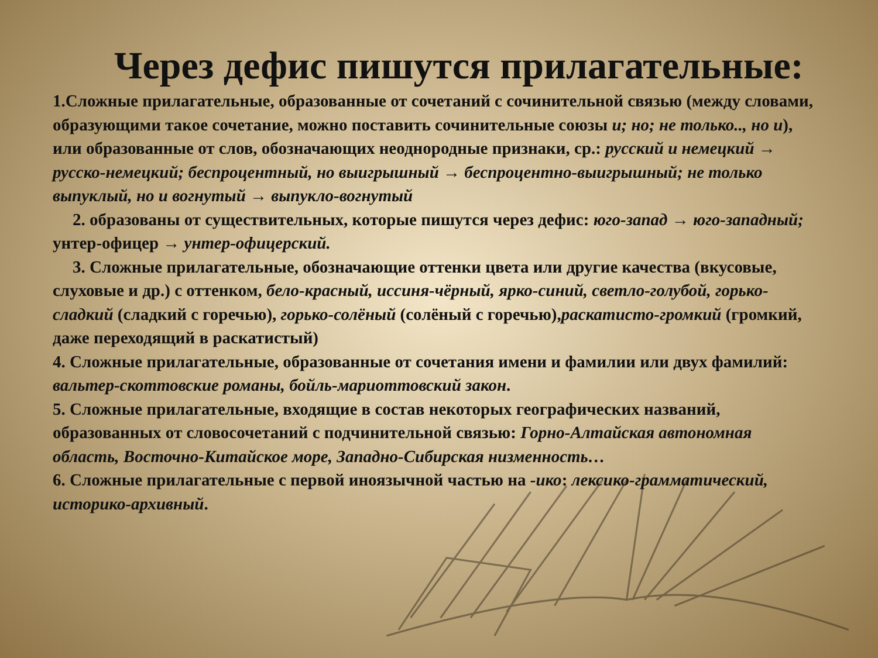Через дефис пишутся прилагательные:
1.Сложные прилагательные, образованные от сочетаний с сочинительной связью (между словами, образующими такое сочетание, можно поставить сочинительные союзы и; но; не только.., но и), или образованные от слов, обозначающих неоднородные признаки, ср.: русский и немецкий → русско-немецкий; беспроцентный, но выигрышный → беспроцентно-выигрышный; не только выпуклый, но и вогнутый → выпукло-вогнутый
2. образованы от существительных, которые пишутся через дефис: юго-запад → юго-западный; унтер-офицер → унтер-офицерский.
3. Сложные прилагательные, обозначающие оттенки цвета или другие качества (вкусовые, слуховые и др.) с оттенком, бело-красный, иссиня-чёрный, ярко-синий, светло-голубой, горько-сладкий (сладкий с горечью), горько-солёный (солёный с горечью),раскатисто-громкий (громкий, даже переходящий в раскатистый)
4. Сложные прилагательные, образованные от сочетания имени и фамилии или двух фамилий: вальтер-скоттовские романы, бойль-мариоттовский закон.
5. Сложные прилагательные, входящие в состав некоторых географических названий, образованных от словосочетаний с подчинительной связью: Горно-Алтайская автономная область, Восточно-Китайское море, Западно-Сибирская низменность…
6. Сложные прилагательные с первой иноязычной частью на -ико: лексико-грамматический, историко-архивный.